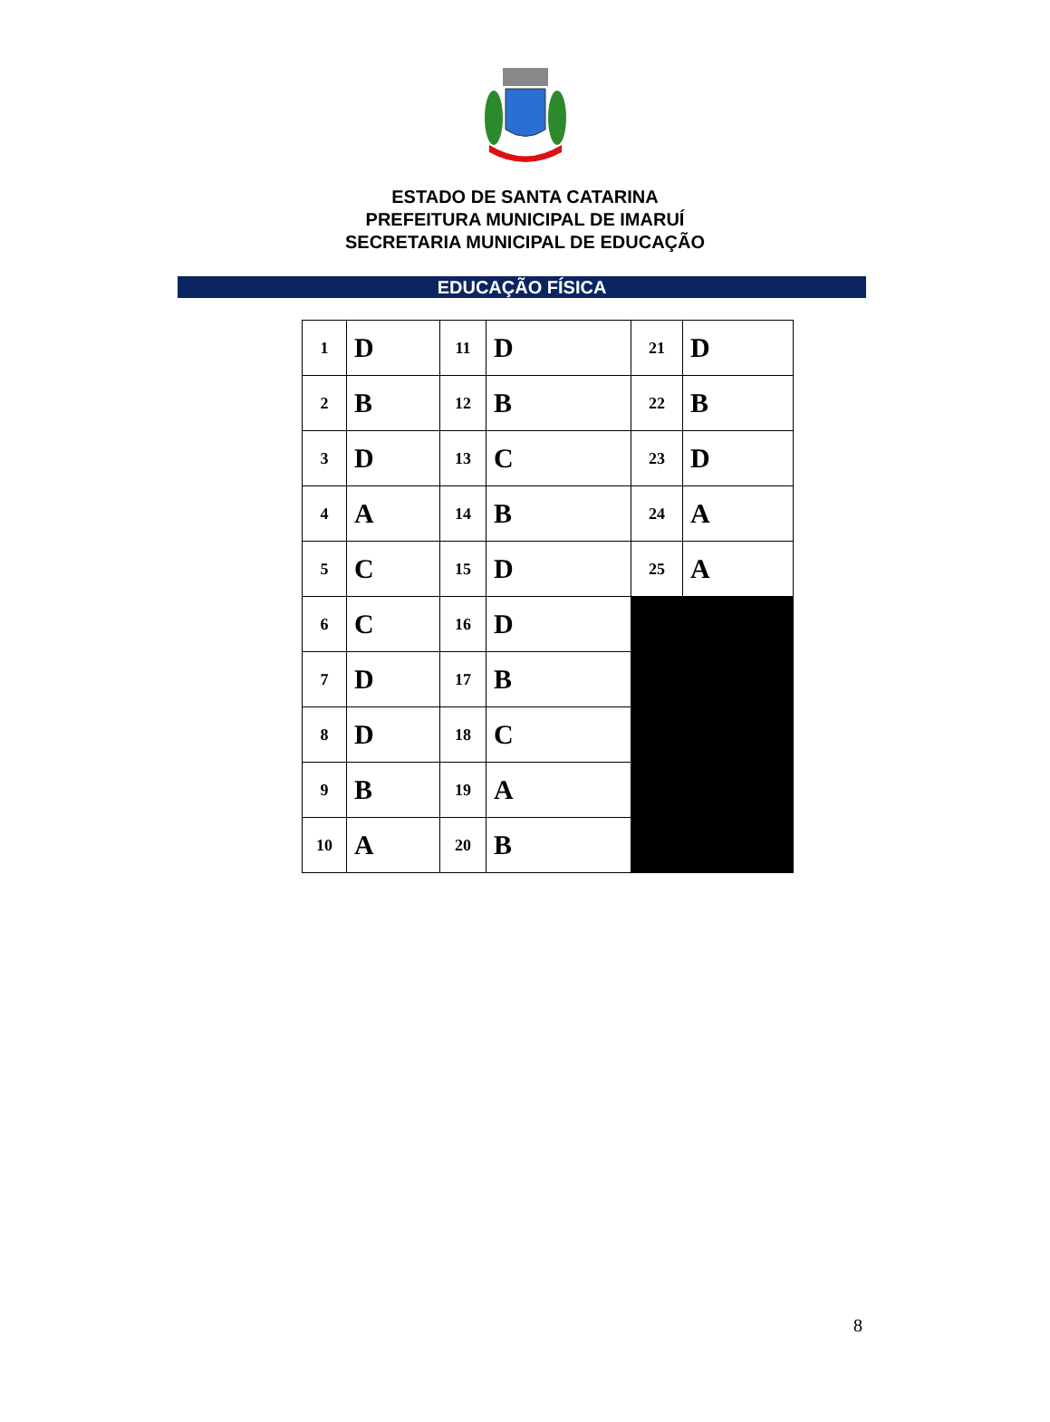ESTADO DE SANTA CATARINA
PREFEITURA MUNICIPAL DE IMARUÍ
SECRETARIA MUNICIPAL DE EDUCAÇÃO
EDUCAÇÃO FÍSICA
| 1 | D | 11 | D | 21 | D |
| 2 | B | 12 | B | 22 | B |
| 3 | D | 13 | C | 23 | D |
| 4 | A | 14 | B | 24 | A |
| 5 | C | 15 | D | 25 | A |
| 6 | C | 16 | D | | |
| 7 | D | 17 | B | | |
| 8 | D | 18 | C | | |
| 9 | B | 19 | A | | |
| 10 | A | 20 | B | | |
8